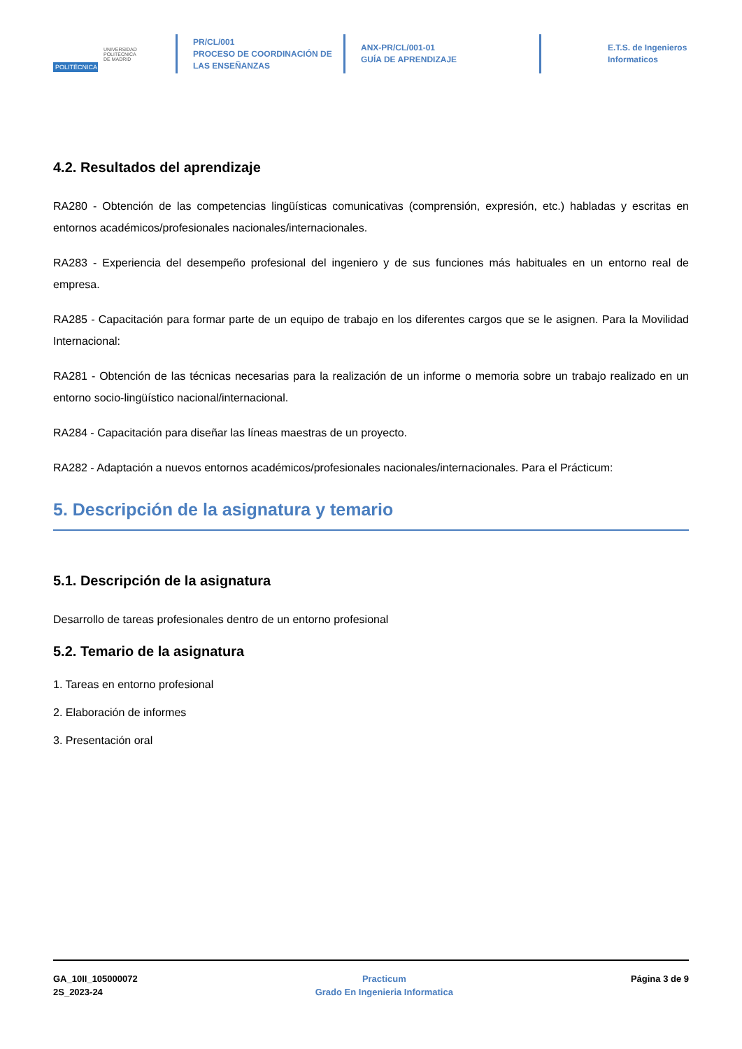POLITÉCNICA
UNIVERSIDAD
POLITÉCNICA
DE MADRID
PR/CL/001
PROCESO DE COORDINACIÓN DE
LAS ENSEÑANZAS
ANX-PR/CL/001-01
GUÍA DE APRENDIZAJE
E.T.S. de Ingenieros
Informaticos
4.2. Resultados del aprendizaje
RA280 - Obtención de las competencias lingüísticas comunicativas (comprensión, expresión, etc.) habladas y escritas en entornos académicos/profesionales nacionales/internacionales.
RA283 - Experiencia del desempeño profesional del ingeniero y de sus funciones más habituales en un entorno real de empresa.
RA285 - Capacitación para formar parte de un equipo de trabajo en los diferentes cargos que se le asignen. Para la Movilidad Internacional:
RA281 - Obtención de las técnicas necesarias para la realización de un informe o memoria sobre un trabajo realizado en un entorno socio-lingüístico nacional/internacional.
RA284 - Capacitación para diseñar las líneas maestras de un proyecto.
RA282 - Adaptación a nuevos entornos académicos/profesionales nacionales/internacionales. Para el Prácticum:
5. Descripción de la asignatura y temario
5.1. Descripción de la asignatura
Desarrollo de tareas profesionales dentro de un entorno profesional
5.2. Temario de la asignatura
1. Tareas en entorno profesional
2. Elaboración de informes
3. Presentación oral
GA_10II_105000072
2S_2023-24
Practicum
Grado En Ingenieria Informatica
Página 3 de 9